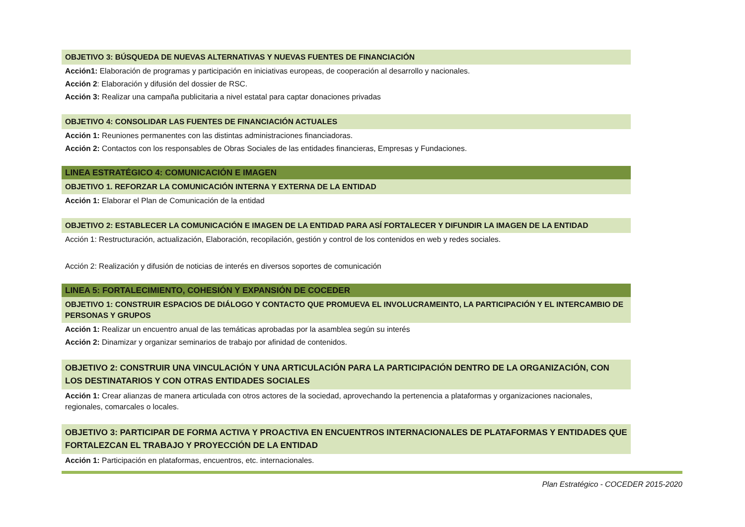OBJETIVO 3: BÚSQUEDA DE NUEVAS ALTERNATIVAS Y NUEVAS FUENTES DE FINANCIACIÓN
Acción1: Elaboración de programas y participación en iniciativas europeas, de cooperación al desarrollo y nacionales.
Acción 2: Elaboración y difusión del dossier de RSC.
Acción 3: Realizar una campaña publicitaria a nivel estatal para captar donaciones privadas
OBJETIVO 4: CONSOLIDAR LAS FUENTES DE FINANCIACIÓN ACTUALES
Acción 1: Reuniones permanentes con las distintas administraciones financiadoras.
Acción 2: Contactos con los responsables de Obras Sociales de las entidades financieras, Empresas y Fundaciones.
LINEA ESTRATÉGICO 4: COMUNICACIÓN E IMAGEN
OBJETIVO 1. REFORZAR LA COMUNICACIÓN INTERNA Y EXTERNA DE LA ENTIDAD
Acción 1: Elaborar el Plan de Comunicación de la entidad
OBJETIVO 2: ESTABLECER LA COMUNICACIÓN E IMAGEN DE LA ENTIDAD PARA ASÍ FORTALECER Y DIFUNDIR LA IMAGEN DE LA ENTIDAD
Acción 1: Restructuración, actualización, Elaboración, recopilación, gestión y control de los contenidos en web y redes sociales.
Acción 2: Realización y difusión de noticias de interés en diversos soportes de comunicación
LINEA 5: FORTALECIMIENTO, COHESIÓN Y EXPANSIÓN DE COCEDER
OBJETIVO 1: CONSTRUIR ESPACIOS DE DIÁLOGO Y CONTACTO QUE PROMUEVA EL INVOLUCRAMEINTO, LA PARTICIPACIÓN Y EL INTERCAMBIO DE PERSONAS Y GRUPOS
Acción 1: Realizar un encuentro anual de las temáticas aprobadas por la asamblea según su interés
Acción 2: Dinamizar y organizar seminarios de trabajo por afinidad de contenidos.
OBJETIVO 2: CONSTRUIR UNA VINCULACIÓN Y UNA ARTICULACIÓN PARA LA PARTICIPACIÓN DENTRO DE LA ORGANIZACIÓN, CON LOS DESTINATARIOS Y CON OTRAS ENTIDADES SOCIALES
Acción 1: Crear alianzas de manera articulada con otros actores de la sociedad, aprovechando la pertenencia a plataformas y organizaciones nacionales, regionales, comarcales o locales.
OBJETIVO 3: PARTICIPAR DE FORMA ACTIVA Y PROACTIVA EN ENCUENTROS INTERNACIONALES DE PLATAFORMAS Y ENTIDADES QUE FORTALEZCAN EL TRABAJO Y PROYECCIÓN DE LA ENTIDAD
Acción 1: Participación en plataformas, encuentros, etc. internacionales.
Plan Estratégico - COCEDER 2015-2020